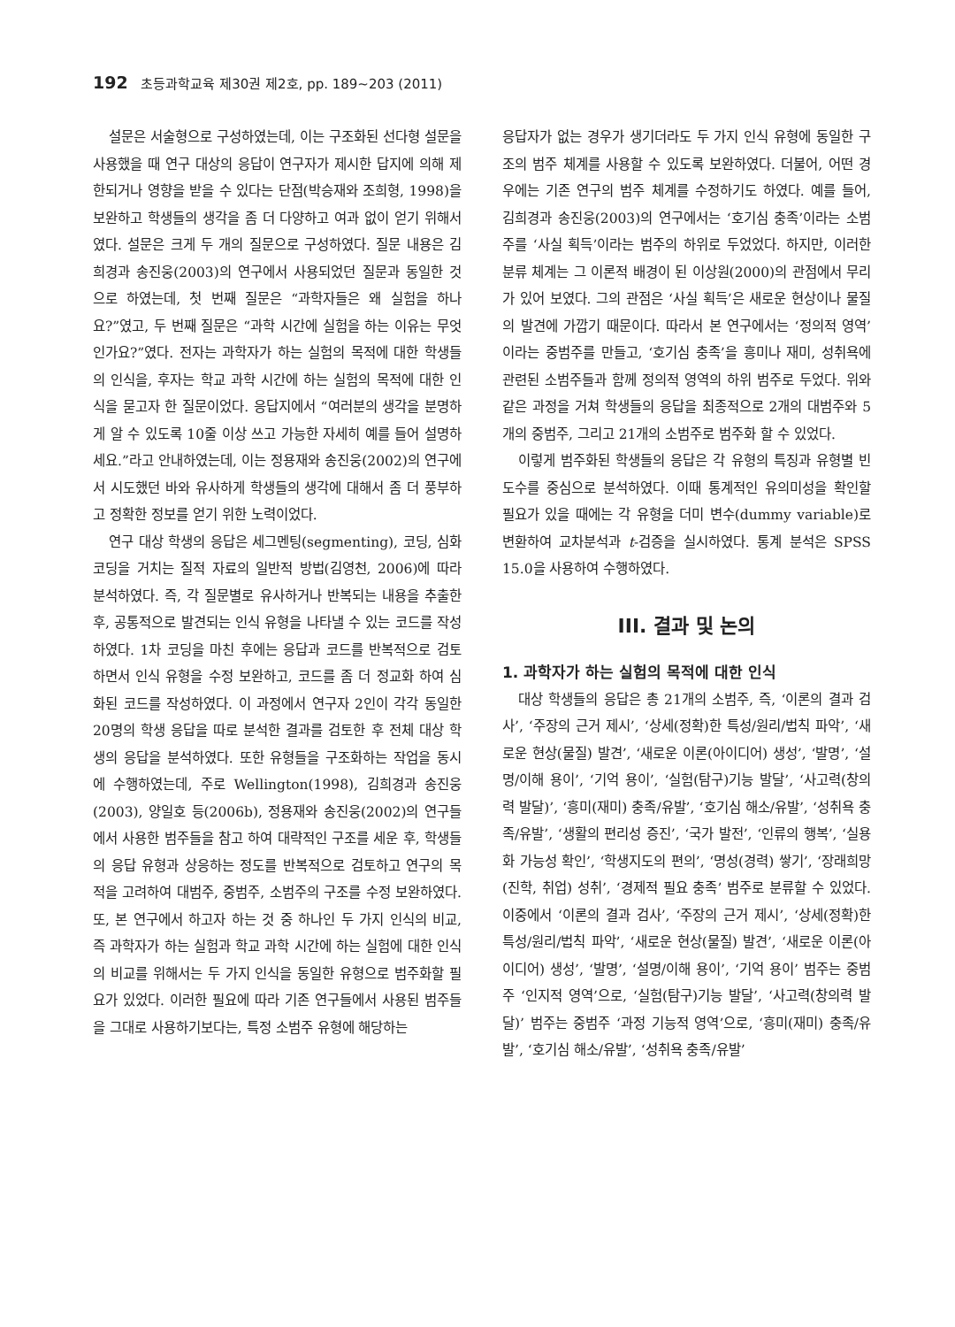192 초등과학교육 제30권 제2호, pp. 189∼203 (2011)
설문은 서술형으로 구성하였는데, 이는 구조화된 선다형 설문을 사용했을 때 연구 대상의 응답이 연구자가 제시한 답지에 의해 제한되거나 영향을 받을 수 있다는 단점(박승재와 조희형, 1998)을 보완하고 학생들의 생각을 좀 더 다양하고 여과 없이 얻기 위해서였다. 설문은 크게 두 개의 질문으로 구성하였다. 질문 내용은 김희경과 송진웅(2003)의 연구에서 사용되었던 질문과 동일한 것으로 하였는데, 첫 번째 질문은 “과학자들은 왜 실험을 하나요?”였고, 두 번째 질문은 “과학 시간에 실험을 하는 이유는 무엇인가요?”였다. 전자는 과학자가 하는 실험의 목적에 대한 학생들의 인식을, 후자는 학교 과학 시간에 하는 실험의 목적에 대한 인식을 묻고자 한 질문이었다. 응답지에서 “여러분의 생각을 분명하게 알 수 있도록 10줄 이상 쓰고 가능한 자세히 예를 들어 설명하세요.”라고 안내하였는데, 이는 정용재와 송진웅(2002)의 연구에서 시도했던 바와 유사하게 학생들의 생각에 대해서 좀 더 풍부하고 정확한 정보를 얻기 위한 노력이었다.
연구 대상 학생의 응답은 세그멘팅(segmenting), 코딩, 심화 코딩을 거치는 질적 자료의 일반적 방법(김영천, 2006)에 따라 분석하였다. 즉, 각 질문별로 유사하거나 반복되는 내용을 추출한 후, 공통적으로 발견되는 인식 유형을 나타낼 수 있는 코드를 작성하였다. 1차 코딩을 마친 후에는 응답과 코드를 반복적으로 검토하면서 인식 유형을 수정 보완하고, 코드를 좀 더 정교화 하여 심화된 코드를 작성하였다. 이 과정에서 연구자 2인이 각각 동일한 20명의 학생 응답을 따로 분석한 결과를 검토한 후 전체 대상 학생의 응답을 분석하였다. 또한 유형들을 구조화하는 작업을 동시에 수행하였는데, 주로 Wellington(1998), 김희경과 송진웅(2003), 양일호 등(2006b), 정용재와 송진웅(2002)의 연구들에서 사용한 범주들을 참고 하여 대략적인 구조를 세운 후, 학생들의 응답 유형과 상응하는 정도를 반복적으로 검토하고 연구의 목적을 고려하여 대범주, 중범주, 소범주의 구조를 수정 보완하였다. 또, 본 연구에서 하고자 하는 것 중 하나인 두 가지 인식의 비교, 즉 과학자가 하는 실험과 학교 과학 시간에 하는 실험에 대한 인식의 비교를 위해서는 두 가지 인식을 동일한 유형으로 범주화할 필요가 있었다. 이러한 필요에 따라 기존 연구들에서 사용된 범주들을 그대로 사용하기보다는, 특정 소범주 유형에 해당하는
응답자가 없는 경우가 생기더라도 두 가지 인식 유형에 동일한 구조의 범주 체계를 사용할 수 있도록 보완하였다. 더불어, 어떤 경우에는 기존 연구의 범주 체계를 수정하기도 하였다. 예를 들어, 김희경과 송진웅(2003)의 연구에서는 ‘호기심 충족’이라는 소범주를 ‘사실 획득’이라는 범주의 하위로 두었었다. 하지만, 이러한 분류 체계는 그 이론적 배경이 된 이상원(2000)의 관점에서 무리가 있어 보였다. 그의 관점은 ‘사실 획득’은 새로운 현상이나 물질의 발견에 가깝기 때문이다. 따라서 본 연구에서는 ‘정의적 영역’이라는 중범주를 만들고, ‘호기심 충족’을 흥미나 재미, 성취욕에 관련된 소범주들과 함께 정의적 영역의 하위 범주로 두었다. 위와 같은 과정을 거쳐 학생들의 응답을 최종적으로 2개의 대범주와 5개의 중범주, 그리고 21개의 소범주로 범주화 할 수 있었다.
이렇게 범주화된 학생들의 응답은 각 유형의 특징과 유형별 빈도수를 중심으로 분석하였다. 이때 통계적인 유의미성을 확인할 필요가 있을 때에는 각 유형을 더미 변수(dummy variable)로 변환하여 교차분석과 t-검증을 실시하였다. 통계 분석은 SPSS 15.0을 사용하여 수행하였다.
III. 결과 및 논의
1. 과학자가 하는 실험의 목적에 대한 인식
대상 학생들의 응답은 총 21개의 소범주, 즉, ‘이론의 결과 검사’, ‘주장의 근거 제시’, ‘상세(정확)한 특성/원리/법칙 파악’, ‘새로운 현상(물질) 발견’, ‘새로운 이론(아이디어) 생성’, ‘발명’, ‘설명/이해 용이’, ‘기억 용이’, ‘실험(탐구)기능 발달’, ‘사고력(창의력 발달)’, ‘흥미(재미) 충족/유발’, ‘호기심 해소/유발’, ‘성취욕 충족/유발’, ‘생활의 편리성 증진’, ‘국가 발전’, ‘인류의 행복’, ‘실용화 가능성 확인’, ‘학생지도의 편의’, ‘명성(경력) 쌓기’, ‘장래희망(진학, 취업) 성취’, ‘경제적 필요 충족’ 범주로 분류할 수 있었다. 이중에서 ‘이론의 결과 검사’, ‘주장의 근거 제시’, ‘상세(정확)한 특성/원리/법칙 파악’, ‘새로운 현상(물질) 발견’, ‘새로운 이론(아이디어) 생성’, ‘발명’, ‘설명/이해 용이’, ‘기억 용이’ 범주는 중범주 ‘인지적 영역’으로, ‘실험(탐구)기능 발달’, ‘사고력(창의력 발달)’ 범주는 중범주 ‘과정 기능적 영역’으로, ‘흥미(재미) 충족/유발’, ‘호기심 해소/유발’, ‘성취욕 충족/유발’